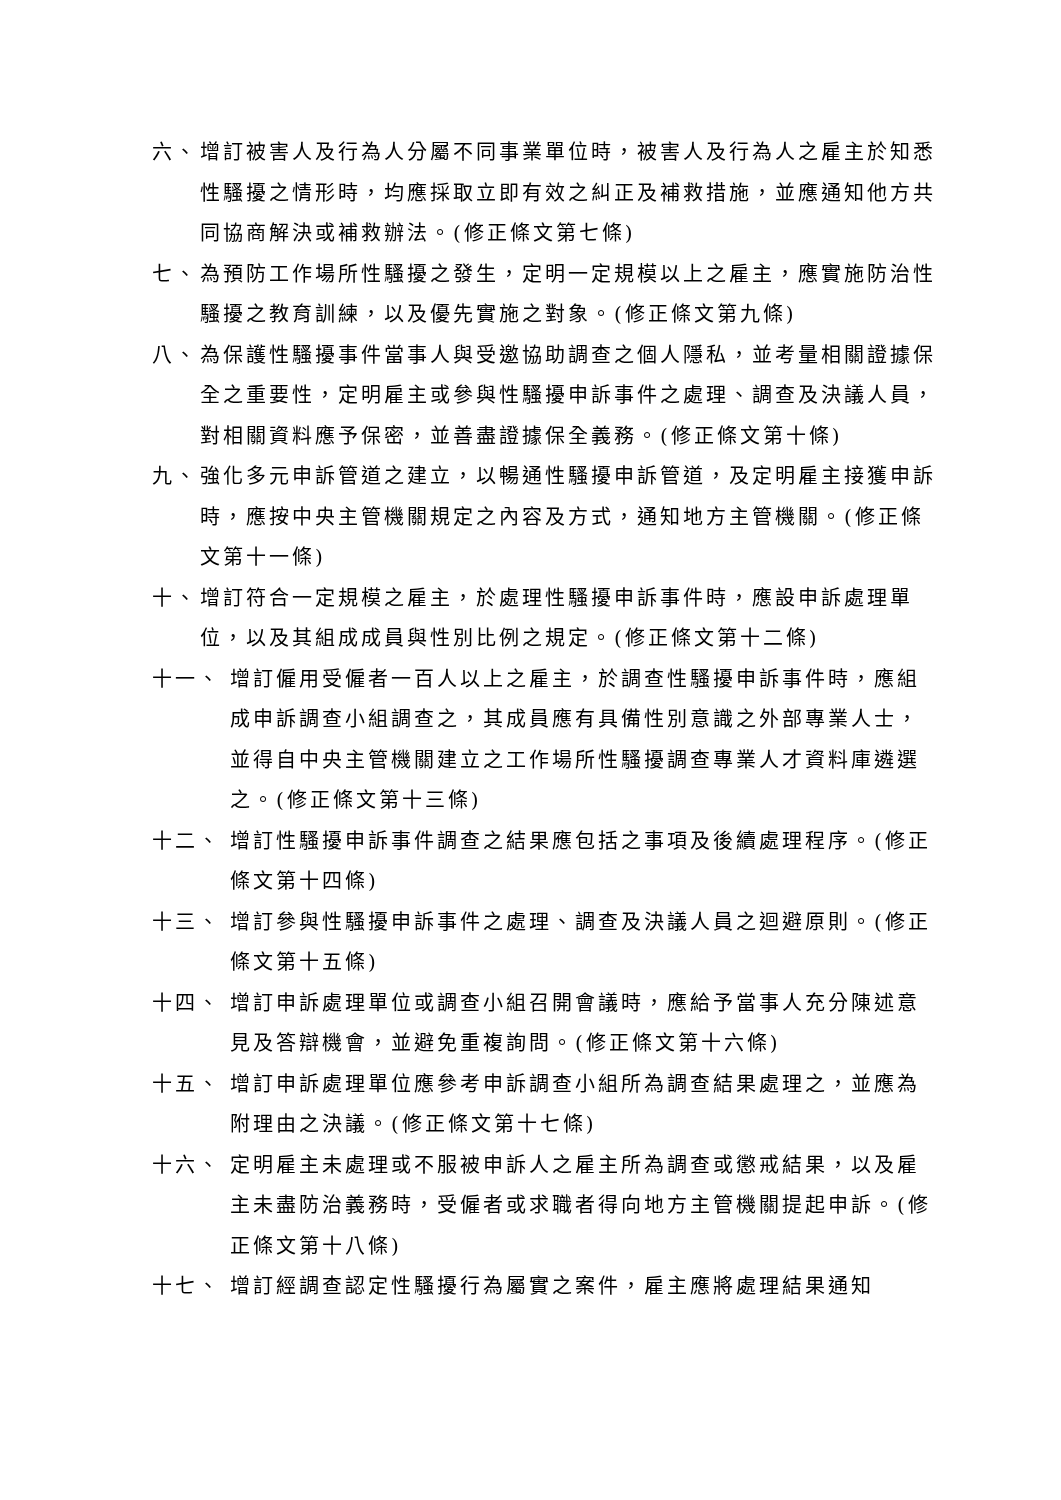六、 增訂被害人及行為人分屬不同事業單位時，被害人及行為人之雇主於知悉性騷擾之情形時，均應採取立即有效之糾正及補救措施，並應通知他方共同協商解決或補救辦法。(修正條文第七條)
七、 為預防工作場所性騷擾之發生，定明一定規模以上之雇主，應實施防治性騷擾之教育訓練，以及優先實施之對象。(修正條文第九條)
八、 為保護性騷擾事件當事人與受邀協助調查之個人隱私，並考量相關證據保全之重要性，定明雇主或參與性騷擾申訴事件之處理、調查及決議人員，對相關資料應予保密，並善盡證據保全義務。(修正條文第十條)
九、 強化多元申訴管道之建立，以暢通性騷擾申訴管道，及定明雇主接獲申訴時，應按中央主管機關規定之內容及方式，通知地方主管機關。(修正條文第十一條)
十、 增訂符合一定規模之雇主，於處理性騷擾申訴事件時，應設申訴處理單位，以及其組成成員與性別比例之規定。(修正條文第十二條)
十一、 增訂僱用受僱者一百人以上之雇主，於調查性騷擾申訴事件時，應組成申訴調查小組調查之，其成員應有具備性別意識之外部專業人士，並得自中央主管機關建立之工作場所性騷擾調查專業人才資料庫遴選之。(修正條文第十三條)
十二、 增訂性騷擾申訴事件調查之結果應包括之事項及後續處理程序。(修正條文第十四條)
十三、 增訂參與性騷擾申訴事件之處理、調查及決議人員之迴避原則。(修正條文第十五條)
十四、 增訂申訴處理單位或調查小組召開會議時，應給予當事人充分陳述意見及答辯機會，並避免重複詢問。(修正條文第十六條)
十五、 增訂申訴處理單位應參考申訴調查小組所為調查結果處理之，並應為附理由之決議。(修正條文第十七條)
十六、 定明雇主未處理或不服被申訴人之雇主所為調查或懲戒結果，以及雇主未盡防治義務時，受僱者或求職者得向地方主管機關提起申訴。(修正條文第十八條)
十七、 增訂經調查認定性騷擾行為屬實之案件，雇主應將處理結果通知